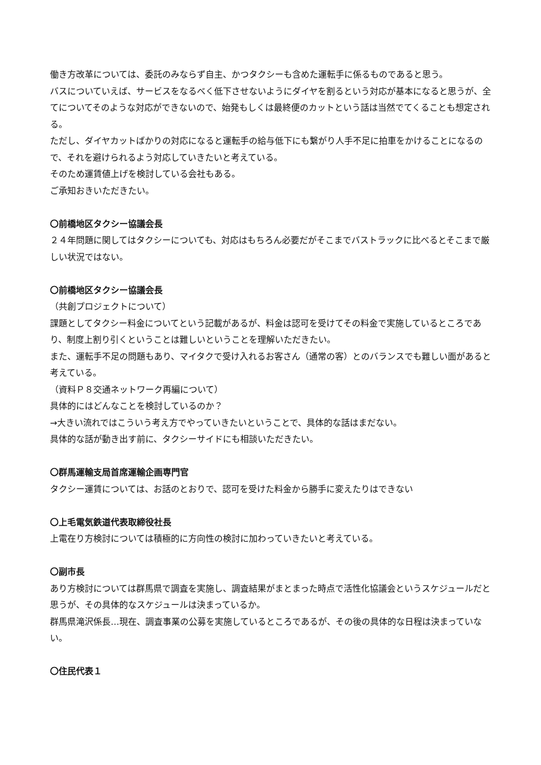働き方改革については、委託のみならず自主、かつタクシーも含めた運転手に係るものであると思う。
バスについていえば、サービスをなるべく低下させないようにダイヤを割るという対応が基本になると思うが、全てについてそのような対応ができないので、始発もしくは最終便のカットという話は当然でてくることも想定される。
ただし、ダイヤカットばかりの対応になると運転手の給与低下にも繋がり人手不足に拍車をかけることになるので、それを避けられるよう対応していきたいと考えている。
そのため運賃値上げを検討している会社もある。
ご承知おきいただきたい。
〇前橋地区タクシー協議会長
２４年問題に関してはタクシーについても、対応はもちろん必要だがそこまでバストラックに比べるとそこまで厳しい状況ではない。
〇前橋地区タクシー協議会長
（共創プロジェクトについて）
課題としてタクシー料金についてという記載があるが、料金は認可を受けてその料金で実施しているところであり、制度上割り引くということは難しいということを理解いただきたい。
また、運転手不足の問題もあり、マイタクで受け入れるお客さん（通常の客）とのバランスでも難しい面があると考えている。
（資料Ｐ８交通ネットワーク再編について）
具体的にはどんなことを検討しているのか？
→大きい流れではこういう考え方でやっていきたいということで、具体的な話はまだない。
具体的な話が動き出す前に、タクシーサイドにも相談いただきたい。
〇群馬運輸支局首席運輸企画専門官
タクシー運賃については、お話のとおりで、認可を受けた料金から勝手に変えたりはできない
〇上毛電気鉄道代表取締役社長
上電在り方検討については積極的に方向性の検討に加わっていきたいと考えている。
〇副市長
あり方検討については群馬県で調査を実施し、調査結果がまとまった時点で活性化協議会というスケジュールだと思うが、その具体的なスケジュールは決まっているか。
群馬県滝沢係長…現在、調査事業の公募を実施しているところであるが、その後の具体的な日程は決まっていない。
〇住民代表１